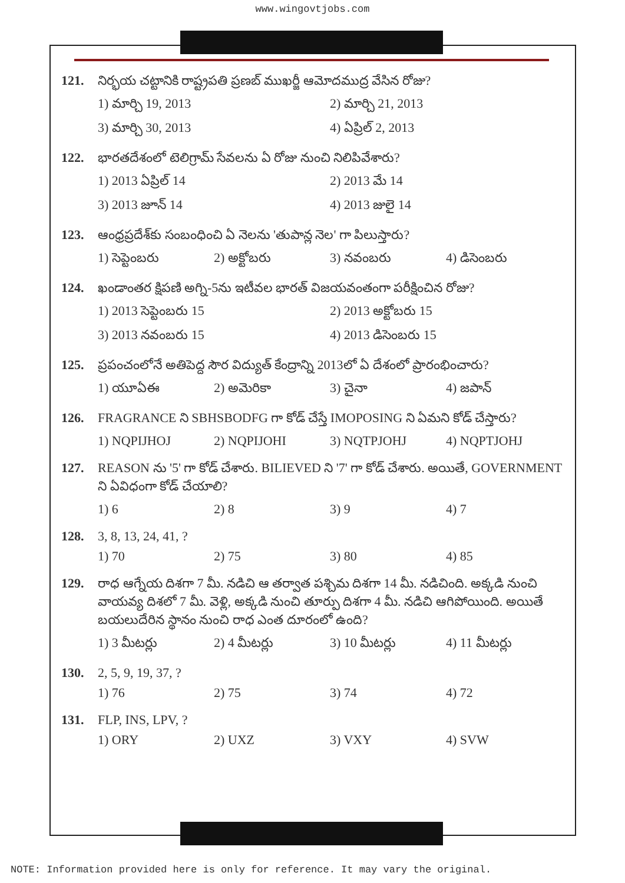www.wingovtjobs.com
121. నిర్భయ చట్టానికి రాష్ట్రపతి ప్రణబ్ ముఖర్జీ ఆమోదముద్ర వేసిన రోజు?
1) మార్చి 19, 2013 2) మార్చి 21, 2013 3) మార్చి 30, 2013 4) ఏప్రిల్ 2, 2013
122. భారతదేశంలో టెలిగ్రామ్ సేవలను ఏ రోజు నుంచి నిలిపివేశారు?
1) 2013 ఏప్రిల్ 14 2) 2013 మే 14 3) 2013 జూన్ 14 4) 2013 జులై 14
123. ఆంధ్రప్రదేశ్‌కు సంబంధించి ఏ నెలను 'తుపాన్ల నెల' గా పిలుస్తారు?
1) సెప్టెంబరు 2) అక్టోబరు 3) నవంబరు 4) డిసెంబరు
124. ఖండాంతర క్షిపణి అగ్ని-5ను ఇటీవల భారత్ విజయవంతంగా పరీక్షించిన రోజు?
1) 2013 సెప్టెంబరు 15 2) 2013 అక్టోబరు 15 3) 2013 నవంబరు 15 4) 2013 డిసెంబరు 15
125. ప్రపంచంలోనే అతిపెద్ద సౌర విద్యుత్ కేంద్రాన్ని 2013లో ఏ దేశంలో ప్రారంభించారు?
1) యూఏఈ 2) అమెరికా 3) చైనా 4) జపాన్
126. FRAGRANCE ని SBHSBODFG గా కోడ్ చేస్తే IMOPOSING ని ఏమని కోడ్ చేస్తారు?
1) NQPIJHOJ 2) NQPIJOHI 3) NQTPJOHJ 4) NQPTJOHJ
127. REASON ను '5' గా కోడ్ చేశారు. BILIEVED ని '7' గా కోడ్ చేశారు. అయితే, GOVERNMENT ని ఏవిధంగా కోడ్ చేయాలి?
1) 6 2) 8 3) 9 4) 7
128. 3, 8, 13, 24, 41, ?
1) 70 2) 75 3) 80 4) 85
129. రాధ ఆగ్నేయ దిశగా 7 మీ. నడిచి ఆ తర్వాత పశ్చిమ దిశగా 14 మీ. నడిచింది. అక్కడి నుంచి వాయవ్య దిశలో 7 మీ. వెళ్లి, అక్కడి నుంచి తూర్పు దిశగా 4 మీ. నడిచి ఆగిపోయింది. అయితే బయలుదేరిన స్థానం నుంచి రాధ ఎంత దూరంలో ఉంది?
1) 3 మీటర్లు 2) 4 మీటర్లు 3) 10 మీటర్లు 4) 11 మీటర్లు
130. 2, 5, 9, 19, 37, ?
1) 76 2) 75 3) 74 4) 72
131. FLP, INS, LPV, ?
1) ORY 2) UXZ 3) VXY 4) SVW
NOTE: Information provided here is only for reference. It may vary the original.